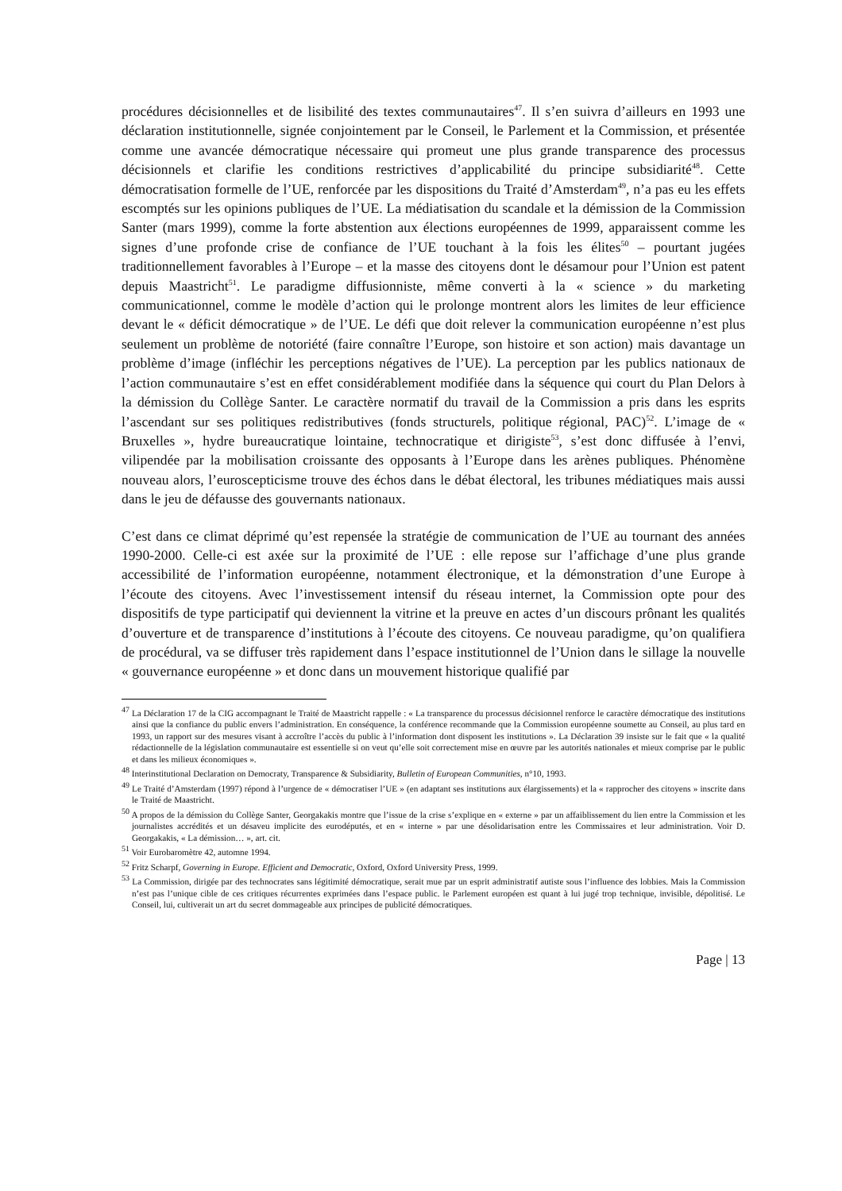procédures décisionnelles et de lisibilité des textes communautaires<sup>47</sup>. Il s’en suivra d’ailleurs en 1993 une déclaration institutionnelle, signée conjointement par le Conseil, le Parlement et la Commission, et présentée comme une avancée démocratique nécessaire qui promeut une plus grande transparence des processus décisionnels et clarifie les conditions restrictives d’applicabilité du principe subsidiarité<sup>48</sup>. Cette démocratisation formelle de l’UE, renforcée par les dispositions du Traité d’Amsterdam<sup>49</sup>, n’a pas eu les effets escomptés sur les opinions publiques de l’UE. La médiatisation du scandale et la démission de la Commission Santer (mars 1999), comme la forte abstention aux élections européennes de 1999, apparaissent comme les signes d’une profonde crise de confiance de l’UE touchant à la fois les élites<sup>50</sup> – pourtant jugées traditionnellement favorables à l’Europe – et la masse des citoyens dont le désamour pour l’Union est patent depuis Maastricht<sup>51</sup>. Le paradigme diffusionniste, même converti à la « science » du marketing communicationnel, comme le modèle d’action qui le prolonge montrent alors les limites de leur efficience devant le « déficit démocratique » de l’UE. Le défi que doit relever la communication européenne n’est plus seulement un problème de notoriété (faire connaître l’Europe, son histoire et son action) mais davantage un problème d’image (infléchir les perceptions négatives de l’UE). La perception par les publics nationaux de l’action communautaire s’est en effet considérablement modifiée dans la séquence qui court du Plan Delors à la démission du Collège Santer. Le caractère normatif du travail de la Commission a pris dans les esprits l’ascendant sur ses politiques redistributives (fonds structurels, politique régional, PAC)<sup>52</sup>. L’image de « Bruxelles », hydre bureaucratique lointaine, technocratique et dirigiste<sup>53</sup>, s’est donc diffusée à l’envi, vilipendée par la mobilisation croissante des opposants à l’Europe dans les arènes publiques. Phénomène nouveau alors, l’euroscepticisme trouve des échos dans le débat électoral, les tribunes médiatiques mais aussi dans le jeu de défausse des gouvernants nationaux.
C’est dans ce climat déprimé qu’est repensée la stratégie de communication de l’UE au tournant des années 1990-2000. Celle-ci est axée sur la proximité de l’UE : elle repose sur l’affichage d’une plus grande accessibilité de l’information européenne, notamment électronique, et la démonstration d’une Europe à l’écoute des citoyens. Avec l’investissement intensif du réseau internet, la Commission opte pour des dispositifs de type participatif qui deviennent la vitrine et la preuve en actes d’un discours prônant les qualités d’ouverture et de transparence d’institutions à l’écoute des citoyens. Ce nouveau paradigme, qu’on qualifiera de procédural, va se diffuser très rapidement dans l’espace institutionnel de l’Union dans le sillage la nouvelle « gouvernance européenne » et donc dans un mouvement historique qualifié par
<sup>47</sup> La Déclaration 17 de la CIG accompagnant le Traité de Maastricht rappelle : « La transparence du processus décisionnel renforce le caractère démocratique des institutions ainsi que la confiance du public envers l’administration. En conséquence, la conférence recommande que la Commission européenne soumette au Conseil, au plus tard en 1993, un rapport sur des mesures visant à accroître l’accès du public à l’information dont disposent les institutions ». La Déclaration 39 insiste sur le fait que « la qualité rédactionnelle de la législation communautaire est essentielle si on veut qu’elle soit correctement mise en œuvre par les autorités nationales et mieux comprise par le public et dans les milieux économiques ».
<sup>48</sup> Interinstitutional Declaration on Democraty, Transparence & Subsidiarity, Bulletin of European Communities, n°10, 1993.
<sup>49</sup> Le Traité d’Amsterdam (1997) répond à l’urgence de « démocratiser l’UE » (en adaptant ses institutions aux élargissements) et la « rapprocher des citoyens » inscrite dans le Traité de Maastricht.
<sup>50</sup> A propos de la démission du Collège Santer, Georgakakis montre que l’issue de la crise s’explique en « externe » par un affaiblissement du lien entre la Commission et les journalistes accrédités et un désaveu implicite des eurodéputés, et en « interne » par une désolidarisation entre les Commissaires et leur administration. Voir D. Georgakakis, « La démission… », art. cit.
<sup>51</sup> Voir Eurobaromètre 42, automne 1994.
<sup>52</sup> Fritz Scharpf, Governing in Europe. Efficient and Democratic, Oxford, Oxford University Press, 1999.
<sup>53</sup> La Commission, dirigée par des technocrates sans légitimité démocratique, serait mue par un esprit administratif autiste sous l’influence des lobbies. Mais la Commission n’est pas l’unique cible de ces critiques récurrentes exprimées dans l’espace public. le Parlement européen est quant à lui jugé trop technique, invisible, dépolitisé. Le Conseil, lui, cultiverait un art du secret dommageable aux principes de publicité démocratiques.
Page | 13